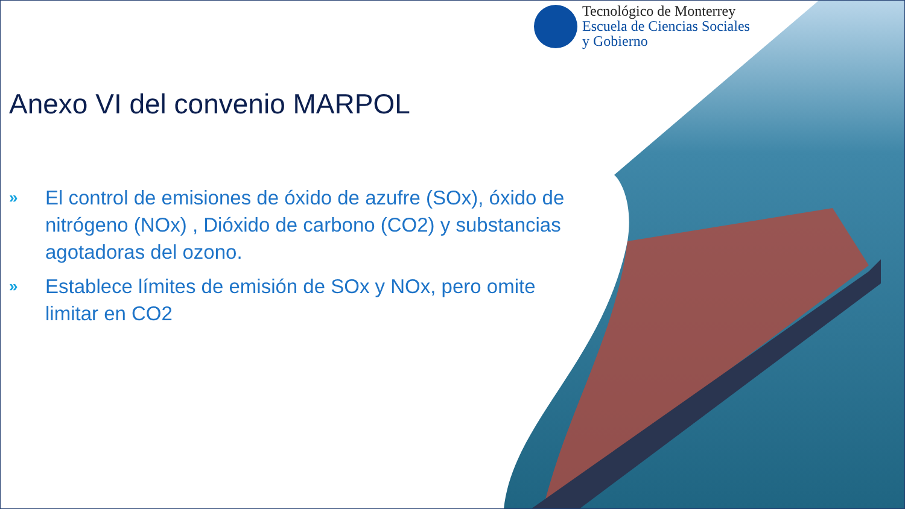Tecnológico de Monterrey
Escuela de Ciencias Sociales
y Gobierno
Anexo VI del convenio MARPOL
» El control de emisiones de óxido de azufre (SOx), óxido de nitrógeno (NOx) , Dióxido de carbono (CO2) y substancias agotadoras del ozono.
» Establece límites de emisión de SOx y NOx, pero omite limitar en CO2